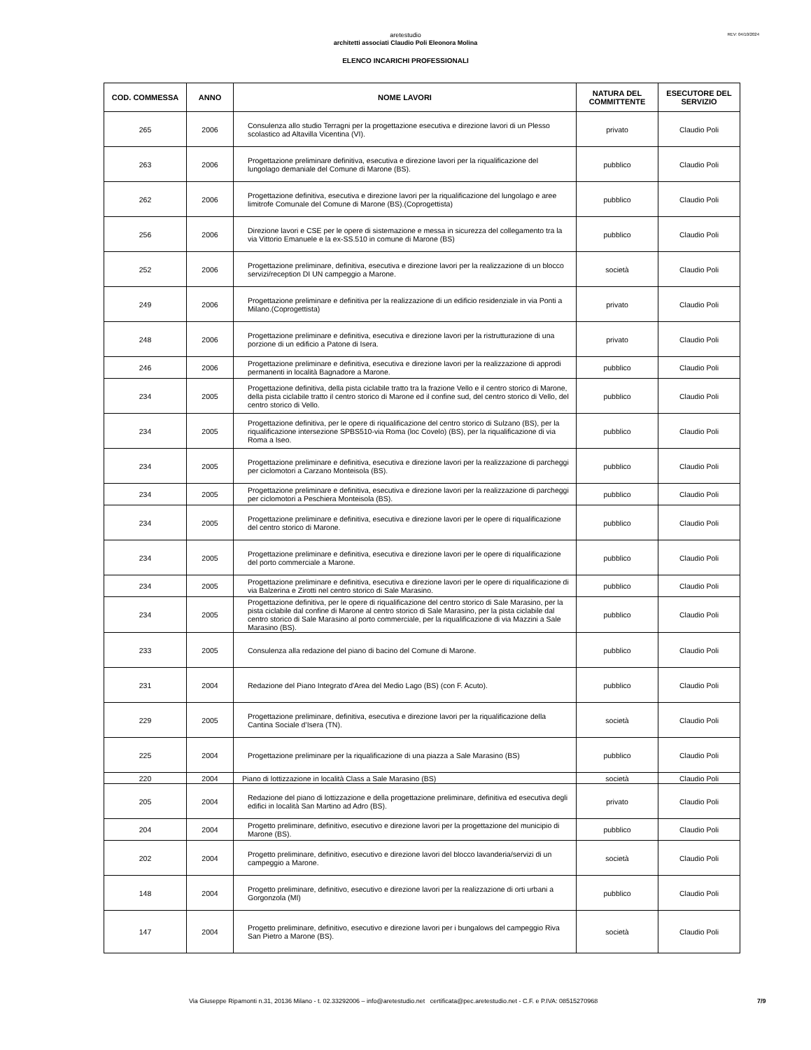REV: 04/10/2024
aretestudio
architetti associati Claudio Poli Eleonora Molina
ELENCO INCARICHI PROFESSIONALI
| COD. COMMESSA | ANNO | NOME LAVORI | NATURA DEL COMMITTENTE | ESECUTORE DEL SERVIZIO |
| --- | --- | --- | --- | --- |
| 265 | 2006 | Consulenza allo studio Terragni per la progettazione esecutiva e direzione lavori di un Plesso scolastico ad Altavilla Vicentina (VI). | privato | Claudio Poli |
| 263 | 2006 | Progettazione preliminare definitiva, esecutiva e direzione lavori per la riqualificazione del lungolago demaniale del Comune di Marone (BS). | pubblico | Claudio Poli |
| 262 | 2006 | Progettazione definitiva, esecutiva e direzione lavori per la riqualificazione del lungolago e aree limitrofe Comunale del Comune di Marone (BS).(Coprogettista) | pubblico | Claudio Poli |
| 256 | 2006 | Direzione lavori e CSE per le opere di sistemazione e messa in sicurezza del collegamento tra la via Vittorio Emanuele e la ex-SS.510 in comune di Marone (BS) | pubblico | Claudio Poli |
| 252 | 2006 | Progettazione preliminare, definitiva, esecutiva e direzione lavori per la realizzazione di un blocco servizi/reception DI UN campeggio a Marone. | società | Claudio Poli |
| 249 | 2006 | Progettazione preliminare e definitiva per la realizzazione di un edificio residenziale in via Ponti a Milano.(Coprogettista) | privato | Claudio Poli |
| 248 | 2006 | Progettazione preliminare e definitiva, esecutiva e direzione lavori per la ristrutturazione di una porzione di un edificio a Patone di Isera. | privato | Claudio Poli |
| 246 | 2006 | Progettazione preliminare e definitiva, esecutiva e direzione lavori per la realizzazione di approdi permanenti in località Bagnadore a Marone. | pubblico | Claudio Poli |
| 234 | 2005 | Progettazione definitiva, della pista ciclabile tratto tra la frazione Vello e il centro storico di Marone, della pista ciclabile tratto il centro storico di Marone ed il confine sud, del centro storico di Vello, del centro storico di Vello. | pubblico | Claudio Poli |
| 234 | 2005 | Progettazione definitiva, per le opere di riqualificazione del centro storico di Sulzano (BS), per la riqualificazione intersezione SPBS510-via Roma (loc Covelo) (BS), per la riqualificazione di via Roma a Iseo. | pubblico | Claudio Poli |
| 234 | 2005 | Progettazione preliminare e definitiva, esecutiva e direzione lavori per la realizzazione di parcheggi per ciclomotori a Carzano Monteisola (BS). | pubblico | Claudio Poli |
| 234 | 2005 | Progettazione preliminare e definitiva, esecutiva e direzione lavori per la realizzazione di parcheggi per ciclomotori a Peschiera Monteisola (BS). | pubblico | Claudio Poli |
| 234 | 2005 | Progettazione preliminare e definitiva, esecutiva e direzione lavori per le opere di riqualificazione del centro storico di Marone. | pubblico | Claudio Poli |
| 234 | 2005 | Progettazione preliminare e definitiva, esecutiva e direzione lavori per le opere di riqualificazione del porto commerciale a Marone. | pubblico | Claudio Poli |
| 234 | 2005 | Progettazione preliminare e definitiva, esecutiva e direzione lavori per le opere di riqualificazione di via Balzerina e Zirotti nel centro storico di Sale Marasino. | pubblico | Claudio Poli |
| 234 | 2005 | Progettazione definitiva, per le opere di riqualificazione del centro storico di Sale Marasino, per la pista ciclabile dal confine di Marone al centro storico di Sale Marasino, per la pista ciclabile dal centro storico di Sale Marasino al porto commerciale, per la riqualificazione di via Mazzini a Sale Marasino (BS). | pubblico | Claudio Poli |
| 233 | 2005 | Consulenza alla redazione del piano di bacino del Comune di Marone. | pubblico | Claudio Poli |
| 231 | 2004 | Redazione del Piano Integrato d'Area del Medio Lago (BS) (con F. Acuto). | pubblico | Claudio Poli |
| 229 | 2005 | Progettazione preliminare, definitiva, esecutiva e direzione lavori per la riqualificazione della Cantina Sociale d’Isera (TN). | società | Claudio Poli |
| 225 | 2004 | Progettazione preliminare per la riqualificazione di una piazza a Sale Marasino (BS) | pubblico | Claudio Poli |
| 220 | 2004 | Piano di lottizzazione in località Class a Sale Marasino (BS) | società | Claudio Poli |
| 205 | 2004 | Redazione del piano di lottizzazione e della progettazione preliminare, definitiva ed esecutiva degli edifici in località San Martino ad Adro (BS). | privato | Claudio Poli |
| 204 | 2004 | Progetto preliminare, definitivo, esecutivo e direzione lavori per la progettazione del municipio di Marone (BS). | pubblico | Claudio Poli |
| 202 | 2004 | Progetto preliminare, definitivo, esecutivo e direzione lavori del blocco lavanderia/servizi di un campeggio a Marone. | società | Claudio Poli |
| 148 | 2004 | Progetto preliminare, definitivo, esecutivo e direzione lavori per la realizzazione di orti urbani a Gorgonzola (MI) | pubblico | Claudio Poli |
| 147 | 2004 | Progetto preliminare, definitivo, esecutivo e direzione lavori per i bungalows del campeggio Riva San Pietro a Marone (BS). | società | Claudio Poli |
Via Giuseppe Ripamonti n.31, 20136 Milano - t. 02.33292006 – info@aretestudio.net certificata@pec.aretestudio.net - C.F. e P.IVA: 08515270968 7/9